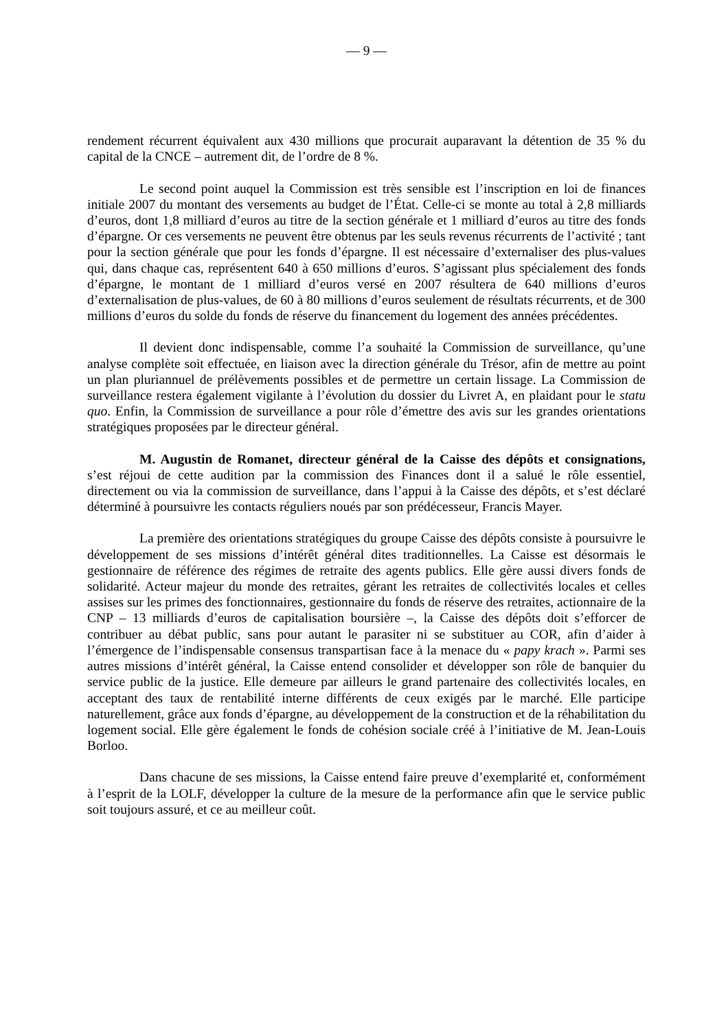— 9 —
rendement récurrent équivalent aux 430 millions que procurait auparavant la détention de 35 % du capital de la CNCE – autrement dit, de l’ordre de 8 %.
Le second point auquel la Commission est très sensible est l’inscription en loi de finances initiale 2007 du montant des versements au budget de l’État. Celle-ci se monte au total à 2,8 milliards d’euros, dont 1,8 milliard d’euros au titre de la section générale et 1 milliard d’euros au titre des fonds d’épargne. Or ces versements ne peuvent être obtenus par les seuls revenus récurrents de l’activité ; tant pour la section générale que pour les fonds d’épargne. Il est nécessaire d’externaliser des plus-values qui, dans chaque cas, représentent 640 à 650 millions d’euros. S’agissant plus spécialement des fonds d’épargne, le montant de 1 milliard d’euros versé en 2007 résultera de 640 millions d’euros d’externalisation de plus-values, de 60 à 80 millions d’euros seulement de résultats récurrents, et de 300 millions d’euros du solde du fonds de réserve du financement du logement des années précédentes.
Il devient donc indispensable, comme l’a souhaité la Commission de surveillance, qu’une analyse complète soit effectuée, en liaison avec la direction générale du Trésor, afin de mettre au point un plan pluriannuel de prélèvements possibles et de permettre un certain lissage. La Commission de surveillance restera également vigilante à l’évolution du dossier du Livret A, en plaidant pour le statu quo. Enfin, la Commission de surveillance a pour rôle d’émettre des avis sur les grandes orientations stratégiques proposées par le directeur général.
M. Augustin de Romanet, directeur général de la Caisse des dépôts et consignations, s’est réjoui de cette audition par la commission des Finances dont il a salué le rôle essentiel, directement ou via la commission de surveillance, dans l’appui à la Caisse des dépôts, et s’est déclaré déterminé à poursuivre les contacts réguliers noués par son prédécesseur, Francis Mayer.
La première des orientations stratégiques du groupe Caisse des dépôts consiste à poursuivre le développement de ses missions d’intérêt général dites traditionnelles. La Caisse est désormais le gestionnaire de référence des régimes de retraite des agents publics. Elle gère aussi divers fonds de solidarité. Acteur majeur du monde des retraites, gérant les retraites de collectivités locales et celles assises sur les primes des fonctionnaires, gestionnaire du fonds de réserve des retraites, actionnaire de la CNP – 13 milliards d’euros de capitalisation boursière –, la Caisse des dépôts doit s’efforcer de contribuer au débat public, sans pour autant le parasiter ni se substituer au COR, afin d’aider à l’émergence de l’indispensable consensus transpartisan face à la menace du « papy krach ». Parmi ses autres missions d’intérêt général, la Caisse entend consolider et développer son rôle de banquier du service public de la justice. Elle demeure par ailleurs le grand partenaire des collectivités locales, en acceptant des taux de rentabilité interne différents de ceux exigés par le marché. Elle participe naturellement, grâce aux fonds d’épargne, au développement de la construction et de la réhabilitation du logement social. Elle gère également le fonds de cohésion sociale créé à l’initiative de M. Jean-Louis Borloo.
Dans chacune de ses missions, la Caisse entend faire preuve d’exemplarité et, conformément à l’esprit de la LOLF, développer la culture de la mesure de la performance afin que le service public soit toujours assuré, et ce au meilleur coût.